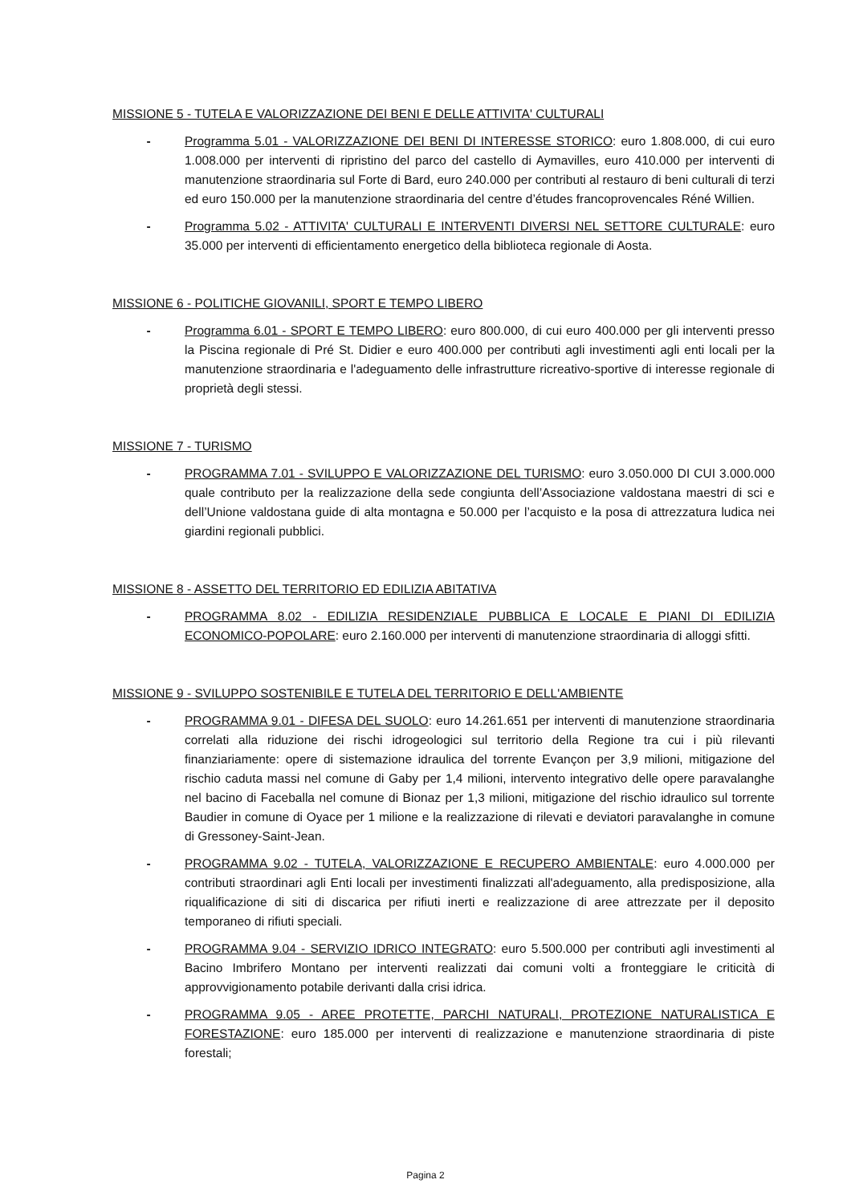MISSIONE 5 - TUTELA E VALORIZZAZIONE DEI BENI E DELLE ATTIVITA' CULTURALI
- Programma 5.01 - VALORIZZAZIONE DEI BENI DI INTERESSE STORICO: euro 1.808.000, di cui euro 1.008.000 per interventi di ripristino del parco del castello di Aymavilles, euro 410.000 per interventi di manutenzione straordinaria sul Forte di Bard, euro 240.000 per contributi al restauro di beni culturali di terzi ed euro 150.000 per la manutenzione straordinaria del centre d’études francoprovencales Réné Willien.
- Programma 5.02 - ATTIVITA' CULTURALI E INTERVENTI DIVERSI NEL SETTORE CULTURALE: euro 35.000 per interventi di efficientamento energetico della biblioteca regionale di Aosta.
MISSIONE 6 - POLITICHE GIOVANILI, SPORT E TEMPO LIBERO
- Programma 6.01 - SPORT E TEMPO LIBERO: euro 800.000, di cui euro 400.000 per gli interventi presso la Piscina regionale di Pré St. Didier e euro 400.000 per contributi agli investimenti agli enti locali per la manutenzione straordinaria e l'adeguamento delle infrastrutture ricreativo-sportive di interesse regionale di proprietà degli stessi.
MISSIONE 7 - TURISMO
- PROGRAMMA 7.01 - SVILUPPO E VALORIZZAZIONE DEL TURISMO: euro 3.050.000 DI CUI 3.000.000 quale contributo per la realizzazione della sede congiunta dell’Associazione valdostana maestri di sci e dell’Unione valdostana guide di alta montagna e 50.000 per l’acquisto e la posa di attrezzatura ludica nei giardini regionali pubblici.
MISSIONE 8 - ASSETTO DEL TERRITORIO ED EDILIZIA ABITATIVA
- PROGRAMMA 8.02 - EDILIZIA RESIDENZIALE PUBBLICA E LOCALE E PIANI DI EDILIZIA ECONOMICO-POPOLARE: euro 2.160.000 per interventi di manutenzione straordinaria di alloggi sfitti.
MISSIONE 9 - SVILUPPO SOSTENIBILE E TUTELA DEL TERRITORIO E DELL'AMBIENTE
- PROGRAMMA 9.01 - DIFESA DEL SUOLO: euro 14.261.651 per interventi di manutenzione straordinaria correlati alla riduzione dei rischi idrogeologici sul territorio della Regione tra cui i più rilevanti finanziariamente: opere di sistemazione idraulica del torrente Evançon per 3,9 milioni, mitigazione del rischio caduta massi nel comune di Gaby per 1,4 milioni, intervento integrativo delle opere paravalanghe nel bacino di Faceballa nel comune di Bionaz per 1,3 milioni, mitigazione del rischio idraulico sul torrente Baudier in comune di Oyace per 1 milione e la realizzazione di rilevati e deviatori paravalanghe in comune di Gressoney-Saint-Jean.
- PROGRAMMA 9.02 - TUTELA, VALORIZZAZIONE E RECUPERO AMBIENTALE: euro 4.000.000 per contributi straordinari agli Enti locali per investimenti finalizzati all'adeguamento, alla predisposizione, alla riqualificazione di siti di discarica per rifiuti inerti e realizzazione di aree attrezzate per il deposito temporaneo di rifiuti speciali.
- PROGRAMMA 9.04 - SERVIZIO IDRICO INTEGRATO: euro 5.500.000 per contributi agli investimenti al Bacino Imbrifero Montano per interventi realizzati dai comuni volti a fronteggiare le criticità di approvvigionamento potabile derivanti dalla crisi idrica.
- PROGRAMMA 9.05 - AREE PROTETTE, PARCHI NATURALI, PROTEZIONE NATURALISTICA E FORESTAZIONE: euro 185.000 per interventi di realizzazione e manutenzione straordinaria di piste forestali;
Pagina 2